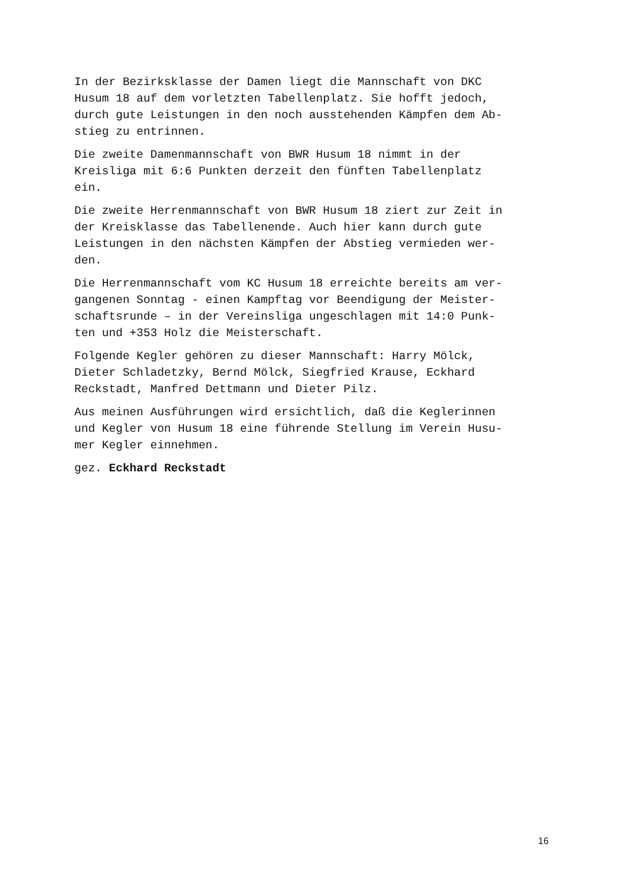In der Bezirksklasse der Damen liegt die Mannschaft von DKC Husum 18 auf dem vorletzten Tabellenplatz. Sie hofft jedoch, durch gute Leistungen in den noch ausstehenden Kämpfen dem Ab- stieg zu entrinnen.
Die zweite Damenmannschaft von BWR Husum 18 nimmt in der Kreisliga mit 6:6 Punkten derzeit den fünften Tabellenplatz ein.
Die zweite Herrenmannschaft von BWR Husum 18 ziert zur Zeit in der Kreisklasse das Tabellenende. Auch hier kann durch gute Leistungen in den nächsten Kämpfen der Abstieg vermieden wer- den.
Die Herrenmannschaft vom KC Husum 18 erreichte bereits am ver- gangenen Sonntag - einen Kampftag vor Beendigung der Meister- schaftsrunde – in der Vereinsliga ungeschlagen mit 14:0 Punk- ten und +353 Holz die Meisterschaft.
Folgende Kegler gehören zu dieser Mannschaft: Harry Mölck, Dieter Schladetzky, Bernd Mölck, Siegfried Krause, Eckhard Reckstadt, Manfred Dettmann und Dieter Pilz.
Aus meinen Ausführungen wird ersichtlich, daß die Keglerinnen und Kegler von Husum 18 eine führende Stellung im Verein Husu- mer Kegler einnehmen.
gez. Eckhard Reckstadt
16